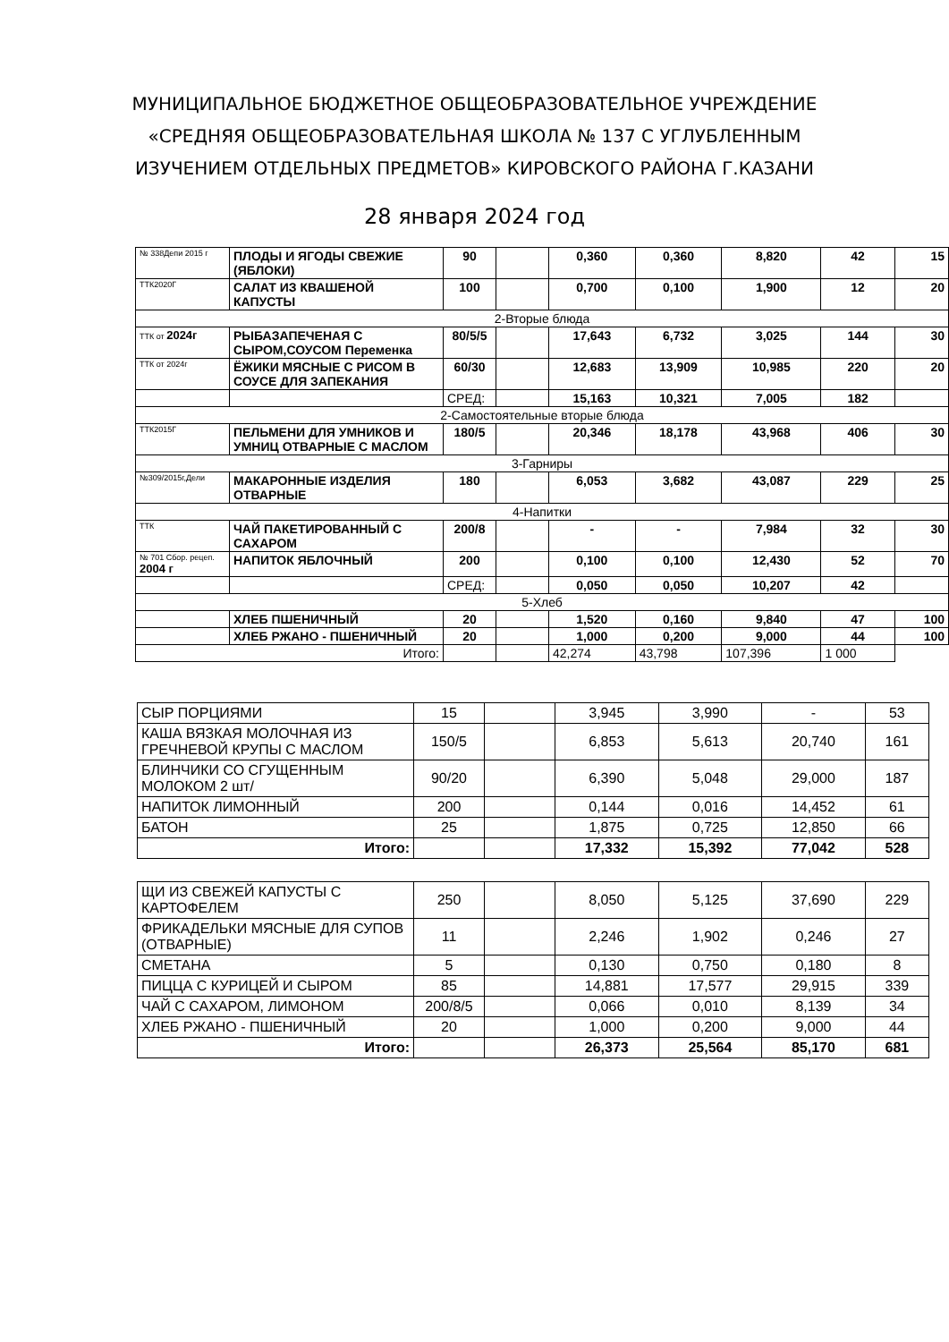МУНИЦИПАЛЬНОЕ БЮДЖЕТНОЕ ОБЩЕОБРАЗОВАТЕЛЬНОЕ УЧРЕЖДЕНИЕ
«СРЕДНЯЯ ОБЩЕОБРАЗОВАТЕЛЬНАЯ ШКОЛА № 137 С УГЛУБЛЕННЫМ
ИЗУЧЕНИЕМ ОТДЕЛЬНЫХ ПРЕДМЕТОВ» КИРОВСКОГО РАЙОНА Г.КАЗАНИ
28 января 2024 год
| № 338Депи 2015 г | ПЛОДЫ И ЯГОДЫ СВЕЖИЕ (ЯБЛОКИ) | 90 | | 0,360 | 0,360 | 8,820 | 42 | 15 |
| ТТК2020Г | САЛАТ ИЗ КВАШЕНОЙ КАПУСТЫ | 100 | | 0,700 | 0,100 | 1,900 | 12 | 20 |
| 2-Вторые блюда | | | | | | | | |
| ТТК от 2024г | РЫБАЗАПЕЧЕНАЯ С СЫРОМ,СОУСОМ Переменка | 80/5/5 | | 17,643 | 6,732 | 3,025 | 144 | 30 |
| ТТК от 2024г | ЁЖИКИ МЯСНЫЕ С РИСОМ В СОУСЕ ДЛЯ ЗАПЕКАНИЯ | 60/30 | | 12,683 | 13,909 | 10,985 | 220 | 20 |
| | | СРЕД: | | 15,163 | 10,321 | 7,005 | 182 | |
| 2-Самостоятельные вторые блюда | | | | | | | | |
| ТТК2015Г | ПЕЛЬМЕНИ ДЛЯ УМНИКОВ И УМНИЦ ОТВАРНЫЕ С МАСЛОМ | 180/5 | | 20,346 | 18,178 | 43,968 | 406 | 30 |
| 3-Гарниры | | | | | | | | |
| №309/2015г,Дели | МАКАРОННЫЕ ИЗДЕЛИЯ ОТВАРНЫЕ | 180 | | 6,053 | 3,682 | 43,087 | 229 | 25 |
| 4-Напитки | | | | | | | | |
| ТТК | ЧАЙ ПАКЕТИРОВАННЫЙ С САХАРОМ | 200/8 | | - | - | 7,984 | 32 | 30 |
| № 701 Сбор. рецеп. 2004 г | НАПИТОК ЯБЛОЧНЫЙ | 200 | | 0,100 | 0,100 | 12,430 | 52 | 70 |
| | | СРЕД: | | 0,050 | 0,050 | 10,207 | 42 | |
| 5-Хлеб | | | | | | | | |
| | ХЛЕБ ПШЕНИЧНЫЙ | 20 | | 1,520 | 0,160 | 9,840 | 47 | 100 |
| | ХЛЕБ РЖАНО - ПШЕНИЧНЫЙ | 20 | | 1,000 | 0,200 | 9,000 | 44 | 100 |
| Итого: | | | | 42,274 | 43,798 | 107,396 | 1 000 | |
| СЫР ПОРЦИЯМИ | 15 | | 3,945 | 3,990 | - | 53 |
| КАША ВЯЗКАЯ МОЛОЧНАЯ ИЗ ГРЕЧНЕВОЙ КРУПЫ С МАСЛОМ | 150/5 | | 6,853 | 5,613 | 20,740 | 161 |
| БЛИНЧИКИ СО СГУЩЕННЫМ МОЛОКОМ 2 шт/ | 90/20 | | 6,390 | 5,048 | 29,000 | 187 |
| НАПИТОК ЛИМОННЫЙ | 200 | | 0,144 | 0,016 | 14,452 | 61 |
| БАТОН | 25 | | 1,875 | 0,725 | 12,850 | 66 |
| Итого: | | | 17,332 | 15,392 | 77,042 | 528 |
| ЩИ ИЗ СВЕЖЕЙ КАПУСТЫ С КАРТОФЕЛЕМ | 250 | | 8,050 | 5,125 | 37,690 | 229 |
| ФРИКАДЕЛЬКИ МЯСНЫЕ ДЛЯ СУПОВ (ОТВАРНЫЕ) | 11 | | 2,246 | 1,902 | 0,246 | 27 |
| СМЕТАНА | 5 | | 0,130 | 0,750 | 0,180 | 8 |
| ПИЦЦА С КУРИЦЕЙ И СЫРОМ | 85 | | 14,881 | 17,577 | 29,915 | 339 |
| ЧАЙ С САХАРОМ, ЛИМОНОМ | 200/8/5 | | 0,066 | 0,010 | 8,139 | 34 |
| ХЛЕБ РЖАНО - ПШЕНИЧНЫЙ | 20 | | 1,000 | 0,200 | 9,000 | 44 |
| Итого: | | | 26,373 | 25,564 | 85,170 | 681 |